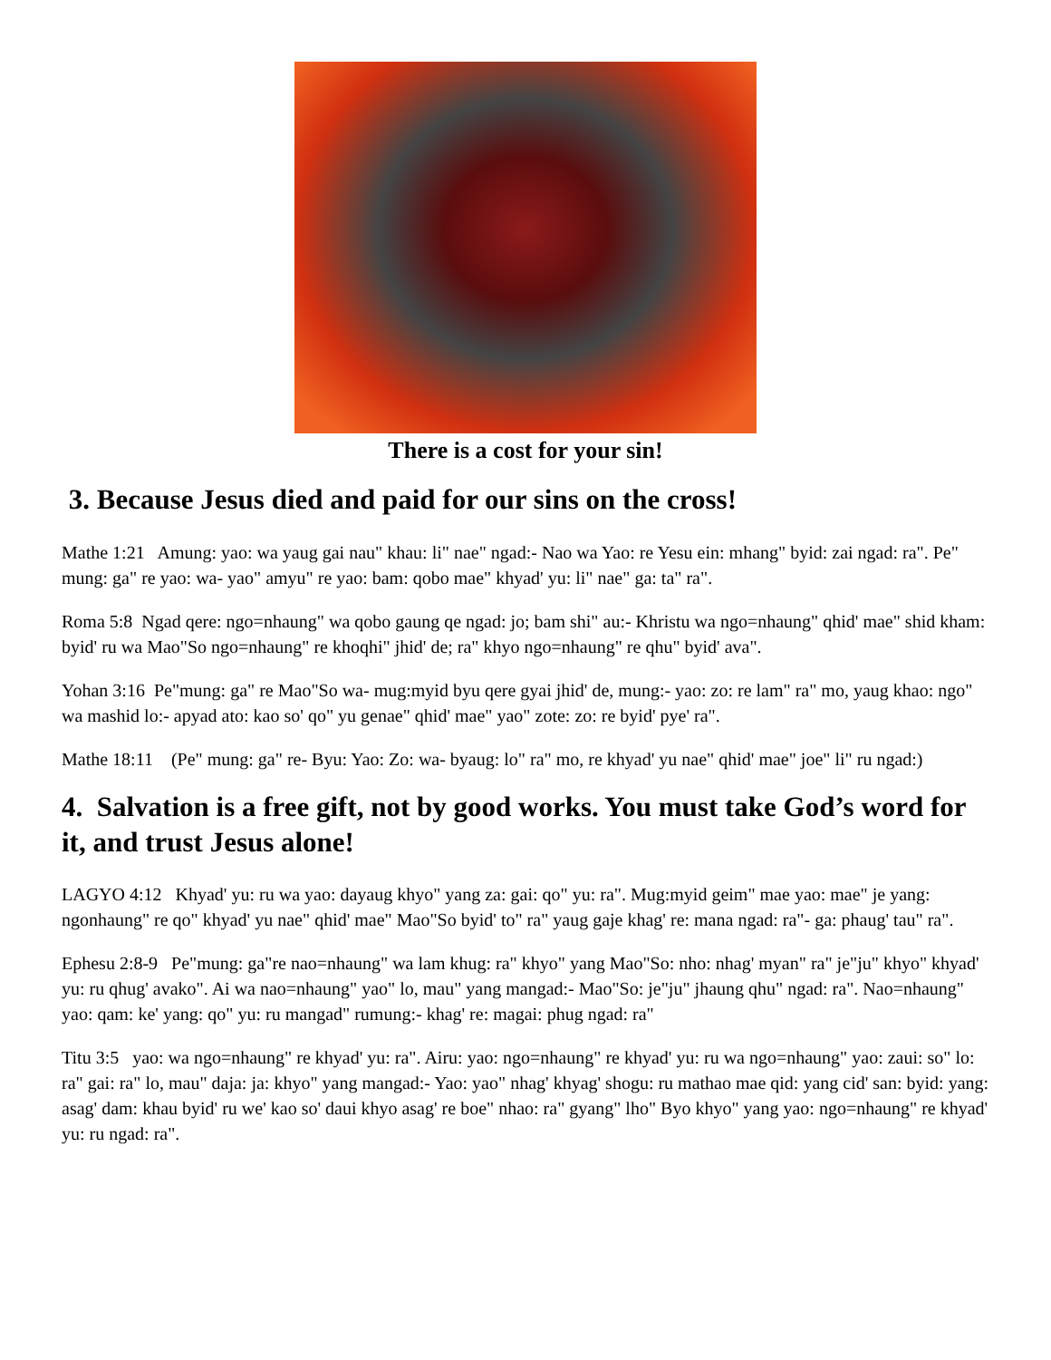There is a cost for your sin!
3. Because Jesus died and paid for our sins on the cross!
Mathe 1:21 Amung: yao: wa yaug gai nau" khau: li" nae" ngad:- Nao wa Yao: re Yesu ein: mhang" byid: zai ngad: ra". Pe" mung: ga" re yao: wa- yao" amyu" re yao: bam: qobo mae" khyad' yu: li" nae" ga: ta" ra".
Roma 5:8 Ngad qere: ngo=nhaung" wa qobo gaung qe ngad: jo; bam shi" au:- Khristu wa ngo=nhaung" qhid' mae" shid kham: byid' ru wa Mao"So ngo=nhaung" re khoqhi" jhid' de; ra" khyo ngo=nhaung" re qhu" byid' ava".
Yohan 3:16 Pe"mung: ga" re Mao"So wa- mug:myid byu qere gyai jhid' de, mung:- yao: zo: re lam" ra" mo, yaug khao: ngo" wa mashid lo:- apyad ato: kao so' qo" yu genae" qhid' mae" yao" zote: zo: re byid' pye' ra".
Mathe 18:11 (Pe" mung: ga" re- Byu: Yao: Zo: wa- byaug: lo" ra" mo, re khyad' yu nae" qhid' mae" joe" li" ru ngad:)
4. Salvation is a free gift, not by good works. You must take God’s word for it, and trust Jesus alone!
LAGYO 4:12 Khyad' yu: ru wa yao: dayaug khyo" yang za: gai: qo" yu: ra". Mug:myid geim" mae yao: mae" je yang: ngonhaung" re qo" khyad' yu nae" qhid' mae" Mao"So byid' to" ra" yaug gaje khag' re: mana ngad: ra"- ga: phaug' tau" ra".
Ephesu 2:8-9 Pe"mung: ga"re nao=nhaung" wa lam khug: ra" khyo" yang Mao"So: nho: nhag' myan" ra" je"ju" khyo" khyad' yu: ru qhug' avako". Ai wa nao=nhaung" yao" lo, mau" yang mangad:- Mao"So: je"ju" jhaung qhu" ngad: ra". Nao=nhaung" yao: qam: ke' yang: qo" yu: ru mangad" rumung:- khag' re: magai: phug ngad: ra"
Titu 3:5 yao: wa ngo=nhaung" re khyad' yu: ra". Airu: yao: ngo=nhaung" re khyad' yu: ru wa ngo=nhaung" yao: zaui: so" lo: ra" gai: ra" lo, mau" daja: ja: khyo" yang mangad:- Yao: yao" nhag' khyag' shogu: ru mathao mae qid: yang cid' san: byid: yang: asag' dam: khau byid' ru we' kao so' daui khyo asag' re boe" nhao: ra" gyang" lho" Byo khyo" yang yao: ngo=nhaung" re khyad' yu: ru ngad: ra".